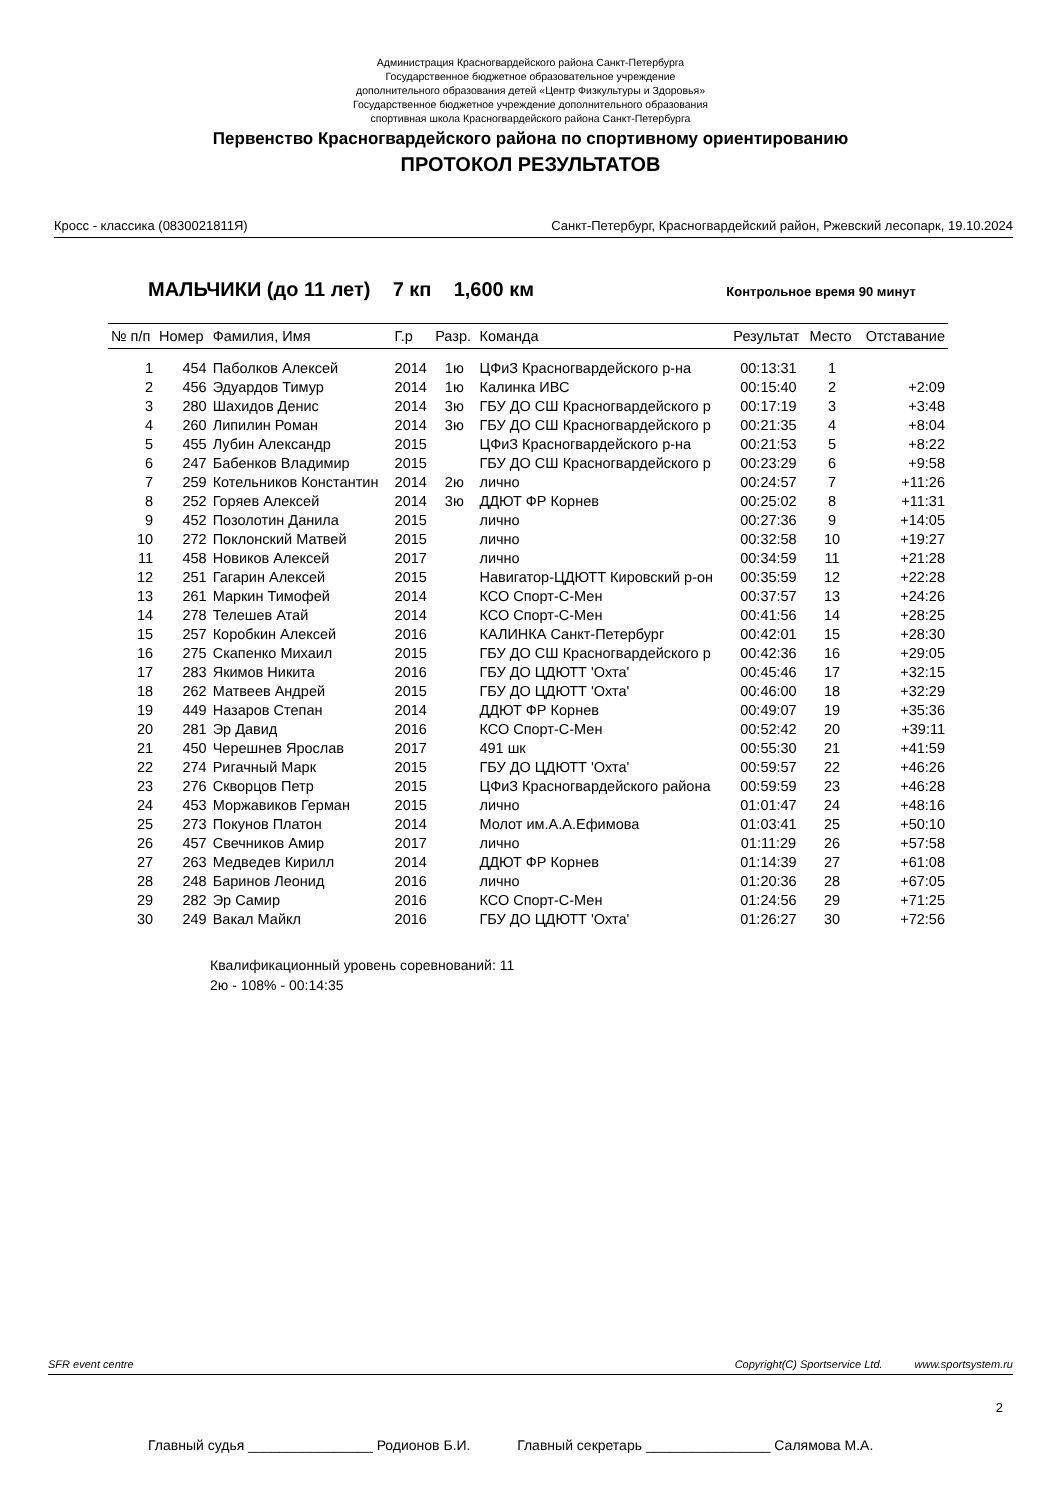Администрация Красногвардейского района Санкт-Петербурга
Государственное бюджетное образовательное учреждение
дополнительного образования детей «Центр Физкультуры и Здоровья»
Государственное бюджетное учреждение дополнительного образования
спортивная школа Красногвардейского района Санкт-Петербурга
Первенство Красногвардейского района по спортивному ориентированию
ПРОТОКОЛ РЕЗУЛЬТАТОВ
Кросс - классика (0830021811Я) Санкт-Петербург, Красногвардейский район, Ржевский лесопарк, 19.10.2024
МАЛЬЧИКИ (до 11 лет) 7 кп 1,600 км Контрольное время 90 минут
| № п/п | Номер | Фамилия, Имя | Г.р | Разр. | Команда | Результат | Место | Отставание |
| --- | --- | --- | --- | --- | --- | --- | --- | --- |
| 1 | 454 | Паболков Алексей | 2014 | 1ю | ЦФиЗ Красногвардейского р-на | 00:13:31 | 1 | |
| 2 | 456 | Эдуардов Тимур | 2014 | 1ю | Калинка ИВС | 00:15:40 | 2 | +2:09 |
| 3 | 280 | Шахидов Денис | 2014 | 3ю | ГБУ ДО СШ Красногвардейского р | 00:17:19 | 3 | +3:48 |
| 4 | 260 | Липилин Роман | 2014 | 3ю | ГБУ ДО СШ Красногвардейского р | 00:21:35 | 4 | +8:04 |
| 5 | 455 | Лубин Александр | 2015 | | ЦФиЗ Красногвардейского р-на | 00:21:53 | 5 | +8:22 |
| 6 | 247 | Бабенков Владимир | 2015 | | ГБУ ДО СШ Красногвардейского р | 00:23:29 | 6 | +9:58 |
| 7 | 259 | Котельников Константин | 2014 | 2ю | лично | 00:24:57 | 7 | +11:26 |
| 8 | 252 | Горяев Алексей | 2014 | 3ю | ДДЮТ ФР Корнев | 00:25:02 | 8 | +11:31 |
| 9 | 452 | Позолотин Данила | 2015 | | лично | 00:27:36 | 9 | +14:05 |
| 10 | 272 | Поклонский Матвей | 2015 | | лично | 00:32:58 | 10 | +19:27 |
| 11 | 458 | Новиков Алексей | 2017 | | лично | 00:34:59 | 11 | +21:28 |
| 12 | 251 | Гагарин Алексей | 2015 | | Навигатор-ЦДЮТТ Кировский р-он | 00:35:59 | 12 | +22:28 |
| 13 | 261 | Маркин Тимофей | 2014 | | КСО Спорт-С-Мен | 00:37:57 | 13 | +24:26 |
| 14 | 278 | Телешев Атай | 2014 | | КСО Спорт-С-Мен | 00:41:56 | 14 | +28:25 |
| 15 | 257 | Коробкин Алексей | 2016 | | КАЛИНКА Санкт-Петербург | 00:42:01 | 15 | +28:30 |
| 16 | 275 | Скапенко Михаил | 2015 | | ГБУ ДО СШ Красногвардейского р | 00:42:36 | 16 | +29:05 |
| 17 | 283 | Якимов Никита | 2016 | | ГБУ ДО ЦДЮТТ 'Охта' | 00:45:46 | 17 | +32:15 |
| 18 | 262 | Матвеев Андрей | 2015 | | ГБУ ДО ЦДЮТТ 'Охта' | 00:46:00 | 18 | +32:29 |
| 19 | 449 | Назаров Степан | 2014 | | ДДЮТ ФР Корнев | 00:49:07 | 19 | +35:36 |
| 20 | 281 | Эр Давид | 2016 | | КСО Спорт-С-Мен | 00:52:42 | 20 | +39:11 |
| 21 | 450 | Черешнев Ярослав | 2017 | | 491 шк | 00:55:30 | 21 | +41:59 |
| 22 | 274 | Ригачный Марк | 2015 | | ГБУ ДО ЦДЮТТ 'Охта' | 00:59:57 | 22 | +46:26 |
| 23 | 276 | Скворцов Петр | 2015 | | ЦФиЗ Красногвардейского района | 00:59:59 | 23 | +46:28 |
| 24 | 453 | Моржавиков Герман | 2015 | | лично | 01:01:47 | 24 | +48:16 |
| 25 | 273 | Покунов Платон | 2014 | | Молот им.А.А.Ефимова | 01:03:41 | 25 | +50:10 |
| 26 | 457 | Свечников Амир | 2017 | | лично | 01:11:29 | 26 | +57:58 |
| 27 | 263 | Медведев Кирилл | 2014 | | ДДЮТ ФР Корнев | 01:14:39 | 27 | +61:08 |
| 28 | 248 | Баринов Леонид | 2016 | | лично | 01:20:36 | 28 | +67:05 |
| 29 | 282 | Эр Самир | 2016 | | КСО Спорт-С-Мен | 01:24:56 | 29 | +71:25 |
| 30 | 249 | Вакал Майкл | 2016 | | ГБУ ДО ЦДЮТТ 'Охта' | 01:26:27 | 30 | +72:56 |
Квалификационный уровень соревнований: 11
2ю - 108% - 00:14:35
SFR event centre Copyright(C) Sportservice Ltd. www.sportsystem.ru
2
Главный судья ________________ Родионов Б.И. Главный секретарь ________________ Салямова М.А.